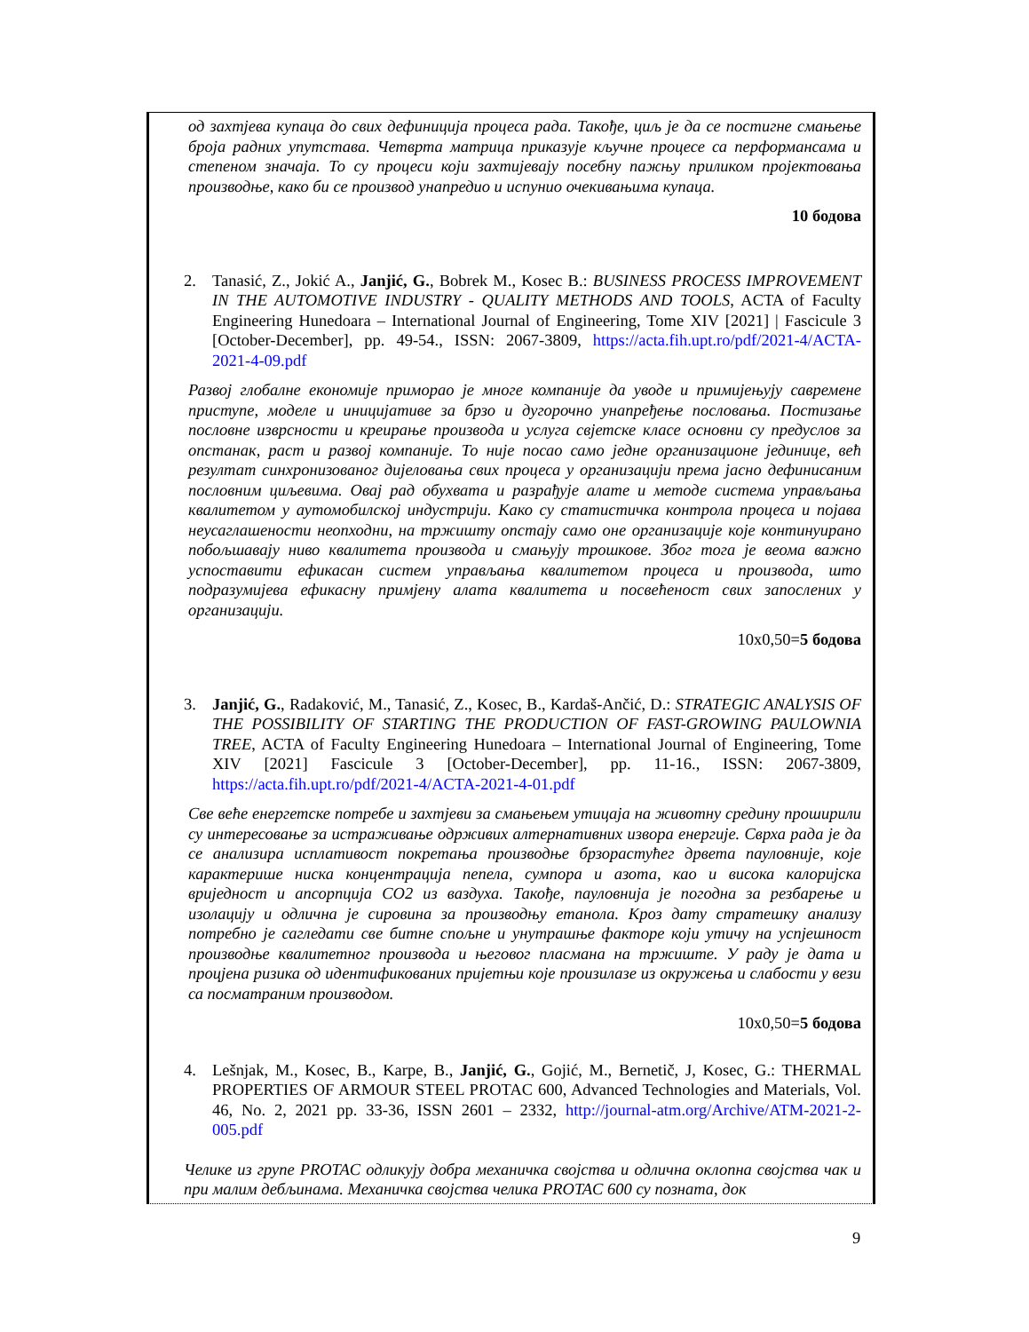од захтјева купаца до свих дефиниција процеса рада. Такође, циљ је да се постигне смањење броја радних упутстава. Четврта матрица приказује кључне процесе са перформансама и степеном значаја. То су процеси који захтијевају посебну пажњу приликом пројектовања производње, како би се производ унапредио и испунио очекивањима купаца.
10 бодова
2. Tanasić, Z., Jokić A., Janjić, G., Bobrek M., Kosec B.: BUSINESS PROCESS IMPROVEMENT IN THE AUTOMOTIVE INDUSTRY - QUALITY METHODS AND TOOLS, ACTA of Faculty Engineering Hunedoara – International Journal of Engineering, Tome XIV [2021] | Fascicule 3 [October-December], pp. 49-54., ISSN: 2067-3809, https://acta.fih.upt.ro/pdf/2021-4/ACTA-2021-4-09.pdf
Развој глобалне економије приморао је многе компаније да уводе и примијењују савремене приступе, моделе и иницијативе за брзо и дугорочно унапређење пословања. Постизање пословне изврсности и креирање производа и услуга свјетске класе основни су предуслов за опстанак, раст и развој компаније. То није посао само једне организационе јединице, већ резултат синхронизованог дијеловања свих процеса у организацији према јасно дефинисаним пословним циљевима. Овај рад обухвата и разрађује алате и методе система управљања квалитетом у аутомобилској индустрији. Како су статистичка контрола процеса и појава неусаглашености неопходни, на тржишту опстају само оне организације које континуирано побољшавају ниво квалитета производа и смањују трошкове. Због тога је веома важно успоставити ефикасан систем управљања квалитетом процеса и производа, што подразумијева ефикасну примјену алата квалитета и посвећеност свих запослених у организацији.
10x0,50=5 бодова
3. Janjić, G., Radaković, M., Tanasić, Z., Kosec, B., Kardaš-Ančić, D.: STRATEGIC ANALYSIS OF THE POSSIBILITY OF STARTING THE PRODUCTION OF FAST-GROWING PAULOWNIA TREE, ACTA of Faculty Engineering Hunedoara – International Journal of Engineering, Tome XIV [2021] Fascicule 3 [October-December], pp. 11-16., ISSN: 2067-3809, https://acta.fih.upt.ro/pdf/2021-4/ACTA-2021-4-01.pdf
Све веће енергетске потребе и захтјеви за смањењем утицаја на животну средину проширили су интересовање за истраживање одрживих алтернативних извора енергије. Сврха рада је да се анализира исплативост покретања производње брзорастућег дрвета пауловније, које карактерише ниска концентрација пепела, сумпора и азота, као и висока калоријска вриједност и апсорпција CO2 из ваздуха. Такође, пауловнија је погодна за резбарење и изолацију и одлична је сировина за производњу етанола. Кроз дату стратешку анализу потребно је сагледати све битне спољне и унутрашње факторе који утичу на успјешност производње квалитетног производа и његовог пласмана на тржиште. У раду је дата и процјена ризика од идентификованих пријетњи које произилазе из окружења и слабости у вези са посматраним производом.
10x0,50=5 бодова
4. Lešnjak, M., Kosec, B., Karpe, B., Janjić, G., Gojić, M., Bernetič, J, Kosec, G.: THERMAL PROPERTIES OF ARMOUR STEEL PROTAC 600, Advanced Technologies and Materials, Vol. 46, No. 2, 2021 pp. 33-36, ISSN 2601 – 2332, http://journal-atm.org/Archive/ATM-2021-2-005.pdf
Челике из групе PROTAC одликују добра механичка својства и одлична оклопна својства чак и при малим дебљинама. Механичка својства челика PROTAC 600 су позната, док
9